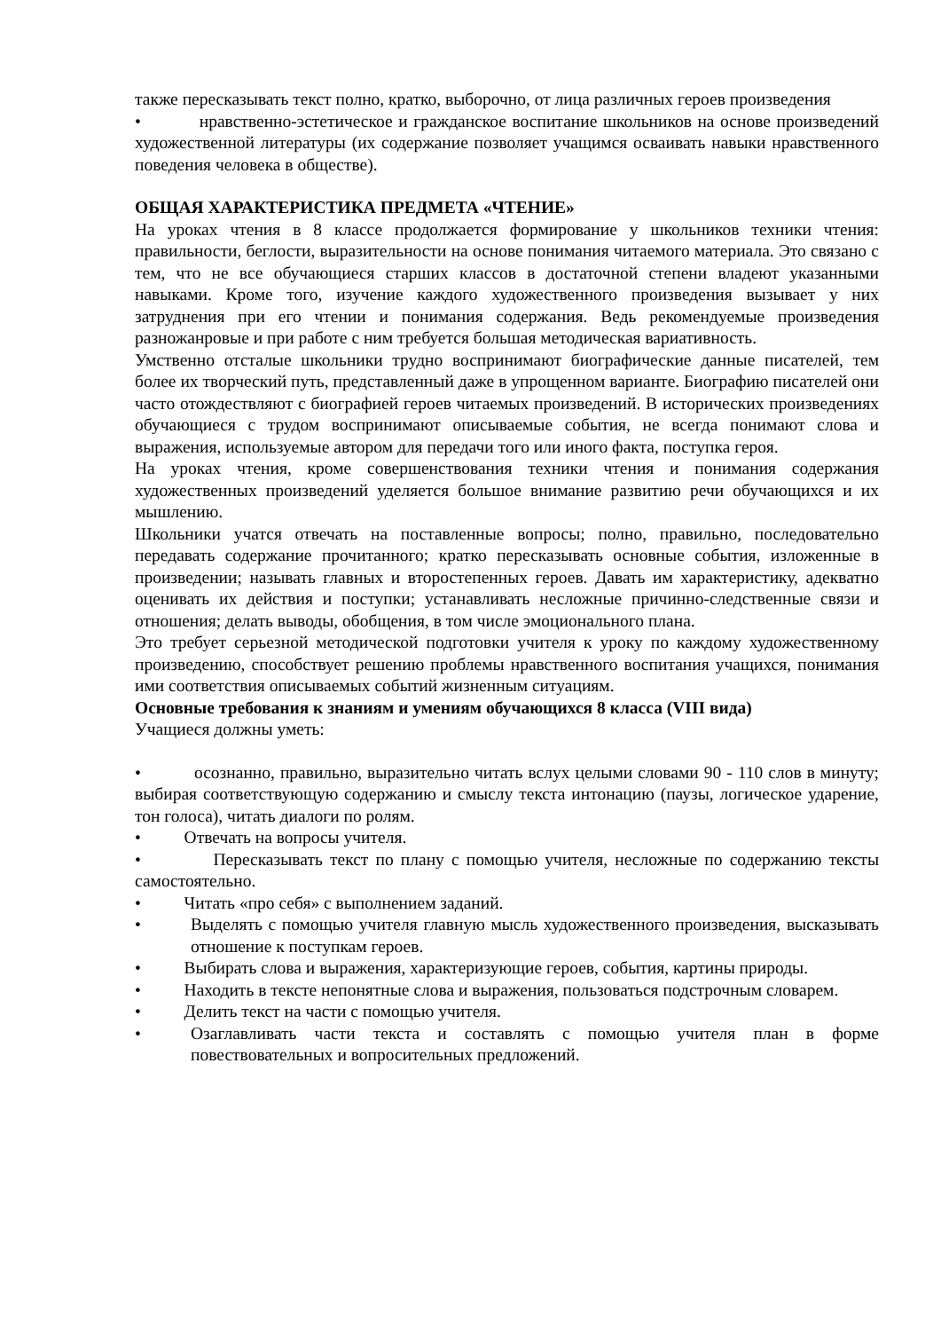также пересказывать текст полно, кратко, выборочно, от лица различных героев произведения
• нравственно-эстетическое и гражданское воспитание школьников на основе произведений художественной литературы (их содержание позволяет учащимся осваивать навыки нравственного поведения человека в обществе).
ОБЩАЯ ХАРАКТЕРИСТИКА ПРЕДМЕТА «ЧТЕНИЕ»
На уроках чтения в 8 классе продолжается формирование у школьников техники чтения: правильности, беглости, выразительности на основе понимания читаемого материала. Это связано с тем, что не все обучающиеся старших классов в достаточной степени владеют указанными навыками. Кроме того, изучение каждого художественного произведения вызывает у них затруднения при его чтении и понимания содержания. Ведь рекомендуемые произведения разножанровые и при работе с ним требуется большая методическая вариативность.
Умственно отсталые школьники трудно воспринимают биографические данные писателей, тем более их творческий путь, представленный даже в упрощенном варианте. Биографию писателей они часто отождествляют с биографией героев читаемых произведений. В исторических произведениях обучающиеся с трудом воспринимают описываемые события, не всегда понимают слова и выражения, используемые автором для передачи того или иного факта, поступка героя.
На уроках чтения, кроме совершенствования техники чтения и понимания содержания художественных произведений уделяется большое внимание развитию речи обучающихся и их мышлению.
Школьники учатся отвечать на поставленные вопросы; полно, правильно, последовательно передавать содержание прочитанного; кратко пересказывать основные события, изложенные в произведении; называть главных и второстепенных героев. Давать им характеристику, адекватно оценивать их действия и поступки; устанавливать несложные причинно-следственные связи и отношения; делать выводы, обобщения, в том числе эмоционального плана.
Это требует серьезной методической подготовки учителя к уроку по каждому художественному произведению, способствует решению проблемы нравственного воспитания учащихся, понимания ими соответствия описываемых событий жизненным ситуациям.
Основные требования к знаниям и умениям обучающихся 8 класса (VIII вида)
Учащиеся должны уметь:
• осознанно, правильно, выразительно читать вслух целыми словами 90 - 110 слов в минуту; выбирая соответствующую содержанию и смыслу текста интонацию (паузы, логическое ударение, тон голоса), читать диалоги по ролям.
• Отвечать на вопросы учителя.
• Пересказывать текст по плану с помощью учителя, несложные по содержанию тексты самостоятельно.
• Читать «про себя» с выполнением заданий.
• Выделять с помощью учителя главную мысль художественного произведения, высказывать отношение к поступкам героев.
• Выбирать слова и выражения, характеризующие героев, события, картины природы.
• Находить в тексте непонятные слова и выражения, пользоваться подстрочным словарем.
• Делить текст на части с помощью учителя.
• Озаглавливать части текста и составлять с помощью учителя план в форме повествовательных и вопросительных предложений.